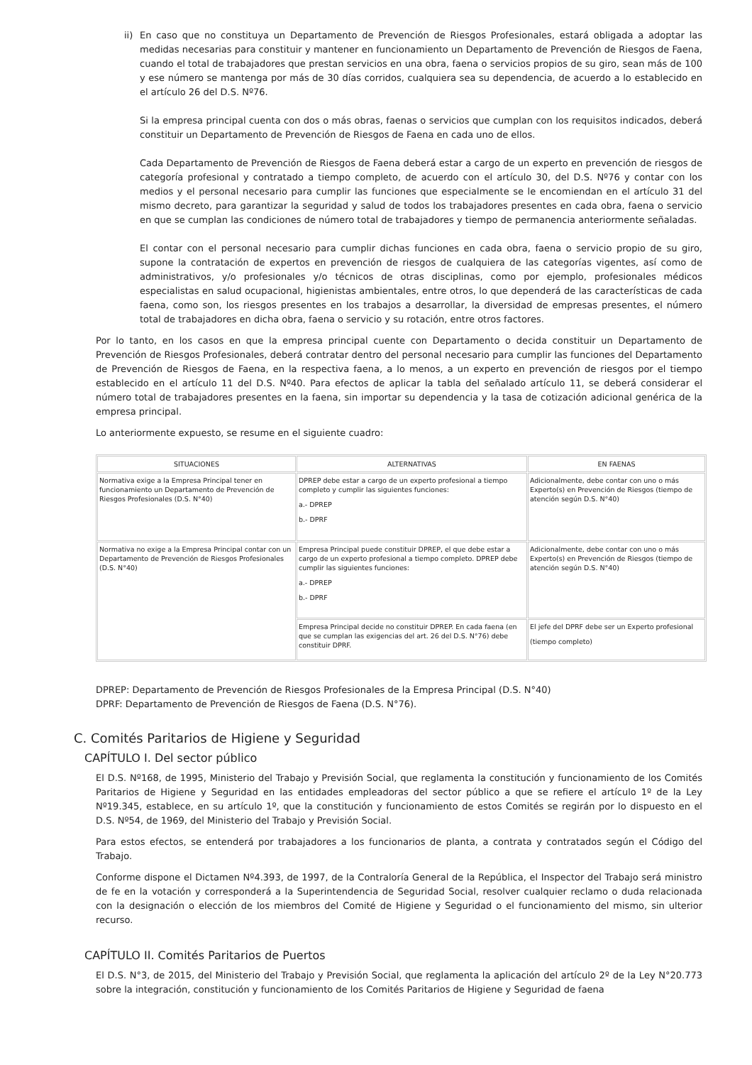ii) En caso que no constituya un Departamento de Prevención de Riesgos Profesionales, estará obligada a adoptar las medidas necesarias para constituir y mantener en funcionamiento un Departamento de Prevención de Riesgos de Faena, cuando el total de trabajadores que prestan servicios en una obra, faena o servicios propios de su giro, sean más de 100 y ese número se mantenga por más de 30 días corridos, cualquiera sea su dependencia, de acuerdo a lo establecido en el artículo 26 del D.S. Nº76.
Si la empresa principal cuenta con dos o más obras, faenas o servicios que cumplan con los requisitos indicados, deberá constituir un Departamento de Prevención de Riesgos de Faena en cada uno de ellos.
Cada Departamento de Prevención de Riesgos de Faena deberá estar a cargo de un experto en prevención de riesgos de categoría profesional y contratado a tiempo completo, de acuerdo con el artículo 30, del D.S. Nº76 y contar con los medios y el personal necesario para cumplir las funciones que especialmente se le encomiendan en el artículo 31 del mismo decreto, para garantizar la seguridad y salud de todos los trabajadores presentes en cada obra, faena o servicio en que se cumplan las condiciones de número total de trabajadores y tiempo de permanencia anteriormente señaladas.
El contar con el personal necesario para cumplir dichas funciones en cada obra, faena o servicio propio de su giro, supone la contratación de expertos en prevención de riesgos de cualquiera de las categorías vigentes, así como de administrativos, y/o profesionales y/o técnicos de otras disciplinas, como por ejemplo, profesionales médicos especialistas en salud ocupacional, higienistas ambientales, entre otros, lo que dependerá de las características de cada faena, como son, los riesgos presentes en los trabajos a desarrollar, la diversidad de empresas presentes, el número total de trabajadores en dicha obra, faena o servicio y su rotación, entre otros factores.
Por lo tanto, en los casos en que la empresa principal cuente con Departamento o decida constituir un Departamento de Prevención de Riesgos Profesionales, deberá contratar dentro del personal necesario para cumplir las funciones del Departamento de Prevención de Riesgos de Faena, en la respectiva faena, a lo menos, a un experto en prevención de riesgos por el tiempo establecido en el artículo 11 del D.S. Nº40. Para efectos de aplicar la tabla del señalado artículo 11, se deberá considerar el número total de trabajadores presentes en la faena, sin importar su dependencia y la tasa de cotización adicional genérica de la empresa principal.
Lo anteriormente expuesto, se resume en el siguiente cuadro:
| SITUACIONES | ALTERNATIVAS | EN FAENAS |
| --- | --- | --- |
| Normativa exige a la Empresa Principal tener en funcionamiento un Departamento de Prevención de Riesgos Profesionales (D.S. N°40) | DPREP debe estar a cargo de un experto profesional a tiempo completo y cumplir las siguientes funciones: a.- DPREP b.- DPRF | Adicionalmente, debe contar con uno o más Experto(s) en Prevención de Riesgos (tiempo de atención según D.S. N°40) |
| Normativa no exige a la Empresa Principal contar con un Departamento de Prevención de Riesgos Profesionales (D.S. N°40) | Empresa Principal puede constituir DPREP, el que debe estar a cargo de un experto profesional a tiempo completo. DPREP debe cumplir las siguientes funciones: a.- DPREP b.- DPRF | Adicionalmente, debe contar con uno o más Experto(s) en Prevención de Riesgos (tiempo de atención según D.S. N°40) |
| | Empresa Principal decide no constituir DPREP. En cada faena (en que se cumplan las exigencias del art. 26 del D.S. N°76) debe constituir DPRF. | El jefe del DPRF debe ser un Experto profesional (tiempo completo) |
DPREP: Departamento de Prevención de Riesgos Profesionales de la Empresa Principal (D.S. N°40)
DPRF: Departamento de Prevención de Riesgos de Faena (D.S. N°76).
C. Comités Paritarios de Higiene y Seguridad
CAPÍTULO I. Del sector público
El D.S. Nº168, de 1995, Ministerio del Trabajo y Previsión Social, que reglamenta la constitución y funcionamiento de los Comités Paritarios de Higiene y Seguridad en las entidades empleadoras del sector público a que se refiere el artículo 1º de la Ley Nº19.345, establece, en su artículo 1º, que la constitución y funcionamiento de estos Comités se regirán por lo dispuesto en el D.S. Nº54, de 1969, del Ministerio del Trabajo y Previsión Social.
Para estos efectos, se entenderá por trabajadores a los funcionarios de planta, a contrata y contratados según el Código del Trabajo.
Conforme dispone el Dictamen Nº4.393, de 1997, de la Contraloría General de la República, el Inspector del Trabajo será ministro de fe en la votación y corresponderá a la Superintendencia de Seguridad Social, resolver cualquier reclamo o duda relacionada con la designación o elección de los miembros del Comité de Higiene y Seguridad o el funcionamiento del mismo, sin ulterior recurso.
CAPÍTULO II. Comités Paritarios de Puertos
El D.S. N°3, de 2015, del Ministerio del Trabajo y Previsión Social, que reglamenta la aplicación del artículo 2º de la Ley N°20.773 sobre la integración, constitución y funcionamiento de los Comités Paritarios de Higiene y Seguridad de faena